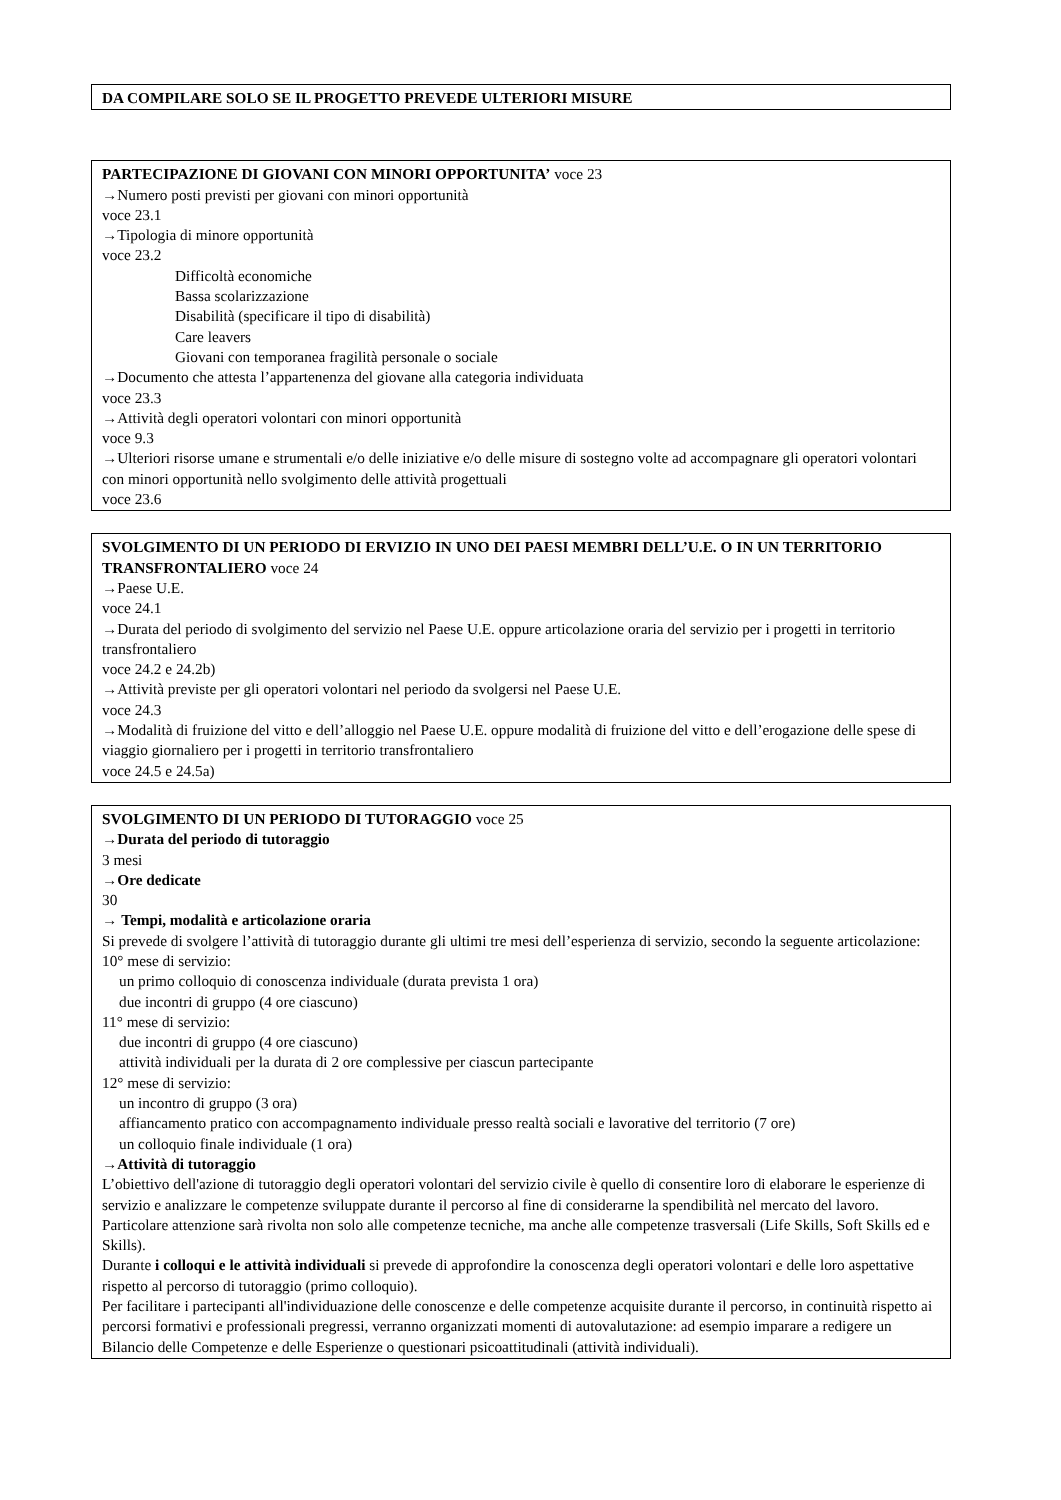DA COMPILARE SOLO SE IL PROGETTO PREVEDE ULTERIORI MISURE
PARTECIPAZIONE DI GIOVANI CON MINORI OPPORTUNITA’ voce 23
→Numero posti previsti per giovani con minori opportunità
voce 23.1
→Tipologia di minore opportunità
voce 23.2
Difficoltà economiche
Bassa scolarizzazione
Disabilità (specificare il tipo di disabilità)
Care leavers
Giovani con temporanea fragilità personale o sociale
→Documento che attesta l’appartenenza del giovane alla categoria individuata
voce 23.3
→Attività degli operatori volontari con minori opportunità
voce 9.3
→Ulteriori risorse umane e strumentali e/o delle iniziative e/o delle misure di sostegno volte ad accompagnare gli operatori volontari con minori opportunità nello svolgimento delle attività progettuali
voce 23.6
SVOLGIMENTO DI UN PERIODO DI ERVIZIO IN UNO DEI PAESI MEMBRI DELL’U.E. O IN UN TERRITORIO TRANSFRONTALIERO voce 24
→Paese U.E.
voce 24.1
→Durata del periodo di svolgimento del servizio nel Paese U.E. oppure articolazione oraria del servizio per i progetti in territorio transfrontaliero
voce 24.2 e 24.2b)
→Attività previste per gli operatori volontari nel periodo da svolgersi nel Paese U.E.
voce 24.3
→Modalità di fruizione del vitto e dell’alloggio nel Paese U.E. oppure modalità di fruizione del vitto e dell’erogazione delle spese di viaggio giornaliero per i progetti in territorio transfrontaliero
voce 24.5 e 24.5a)
SVOLGIMENTO DI UN PERIODO DI TUTORAGGIO voce 25
→Durata del periodo di tutoraggio
3 mesi
→Ore dedicate
30
→ Tempi, modalità e articolazione oraria
Si prevede di svolgere l’attività di tutoraggio durante gli ultimi tre mesi dell’esperienza di servizio, secondo la seguente articolazione:
10° mese di servizio:
un primo colloquio di conoscenza individuale (durata prevista 1 ora)
due incontri di gruppo (4 ore ciascuno)
11° mese di servizio:
due incontri di gruppo (4 ore ciascuno)
attività individuali per la durata di 2 ore complessive per ciascun partecipante
12° mese di servizio:
un incontro di gruppo (3 ora)
affiancamento pratico con accompagnamento individuale presso realtà sociali e lavorative del territorio (7 ore)
un colloquio finale individuale (1 ora)
→Attività di tutoraggio
L’obiettivo dell'azione di tutoraggio degli operatori volontari del servizio civile è quello di consentire loro di elaborare le esperienze di servizio e analizzare le competenze sviluppate durante il percorso al fine di considerarne la spendibilità nel mercato del lavoro. Particolare attenzione sarà rivolta non solo alle competenze tecniche, ma anche alle competenze trasversali (Life Skills, Soft Skills ed e Skills).
Durante i colloqui e le attività individuali si prevede di approfondire la conoscenza degli operatori volontari e delle loro aspettative rispetto al percorso di tutoraggio (primo colloquio).
Per facilitare i partecipanti all'individuazione delle conoscenze e delle competenze acquisite durante il percorso, in continuità rispetto ai percorsi formativi e professionali pregressi, verranno organizzati momenti di autovalutazione: ad esempio imparare a redigere un Bilancio delle Competenze e delle Esperienze o questionari psicoattitudinali (attività individuali).